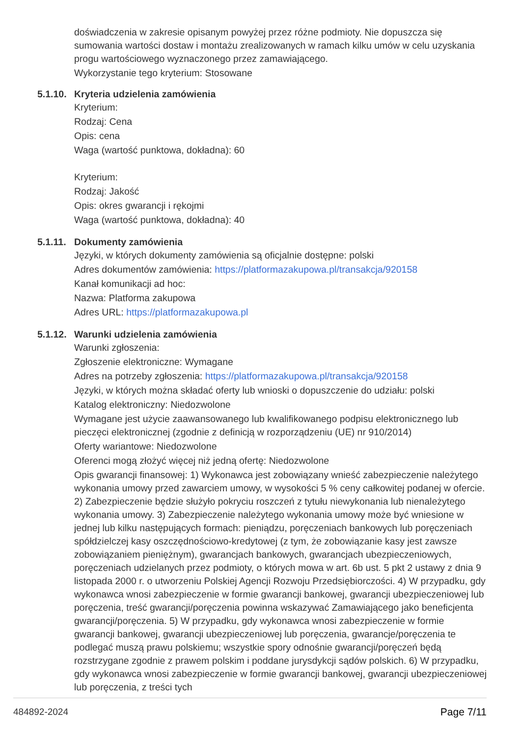doświadczenia w zakresie opisanym powyżej przez różne podmioty. Nie dopuszcza się sumowania wartości dostaw i montażu zrealizowanych w ramach kilku umów w celu uzyskania progu wartościowego wyznaczonego przez zamawiającego.
Wykorzystanie tego kryterium: Stosowane
5.1.10. Kryteria udzielenia zamówienia
Kryterium:
Rodzaj: Cena
Opis: cena
Waga (wartość punktowa, dokładna): 60
Kryterium:
Rodzaj: Jakość
Opis: okres gwarancji i rękojmi
Waga (wartość punktowa, dokładna): 40
5.1.11. Dokumenty zamówienia
Języki, w których dokumenty zamówienia są oficjalnie dostępne: polski
Adres dokumentów zamówienia: https://platformazakupowa.pl/transakcja/920158
Kanał komunikacji ad hoc:
Nazwa: Platforma zakupowa
Adres URL: https://platformazakupowa.pl
5.1.12. Warunki udzielenia zamówienia
Warunki zgłoszenia:
Zgłoszenie elektroniczne: Wymagane
Adres na potrzeby zgłoszenia: https://platformazakupowa.pl/transakcja/920158
Języki, w których można składać oferty lub wnioski o dopuszczenie do udziału: polski
Katalog elektroniczny: Niedozwolone
Wymagane jest użycie zaawansowanego lub kwalifikowanego podpisu elektronicznego lub pieczęci elektronicznej (zgodnie z definicją w rozporządzeniu (UE) nr 910/2014)
Oferty wariantowe: Niedozwolone
Oferenci mogą złożyć więcej niż jedną ofertę: Niedozwolone
Opis gwarancji finansowej: 1) Wykonawca jest zobowiązany wnieść zabezpieczenie należytego wykonania umowy przed zawarciem umowy, w wysokości 5 % ceny całkowitej podanej w ofercie. 2) Zabezpieczenie będzie służyło pokryciu roszczeń z tytułu niewykonania lub nienależytego wykonania umowy. 3) Zabezpieczenie należytego wykonania umowy może być wniesione w jednej lub kilku następujących formach: pieniądzu, poręczeniach bankowych lub poręczeniach spółdzielczej kasy oszczędnościowo-kredytowej (z tym, że zobowiązanie kasy jest zawsze zobowiązaniem pieniężnym), gwarancjach bankowych, gwarancjach ubezpieczeniowych, poręczeniach udzielanych przez podmioty, o których mowa w art. 6b ust. 5 pkt 2 ustawy z dnia 9 listopada 2000 r. o utworzeniu Polskiej Agencji Rozwoju Przedsiębiorczości. 4) W przypadku, gdy wykonawca wnosi zabezpieczenie w formie gwarancji bankowej, gwarancji ubezpieczeniowej lub poręczenia, treść gwarancji/poręczenia powinna wskazywać Zamawiającego jako beneficjenta gwarancji/poręczenia. 5) W przypadku, gdy wykonawca wnosi zabezpieczenie w formie gwarancji bankowej, gwarancji ubezpieczeniowej lub poręczenia, gwarancje/poręczenia te podlegać muszą prawu polskiemu; wszystkie spory odnośnie gwarancji/poręczeń będą rozstrzygane zgodnie z prawem polskim i poddane jurysdykcji sądów polskich. 6) W przypadku, gdy wykonawca wnosi zabezpieczenie w formie gwarancji bankowej, gwarancji ubezpieczeniowej lub poręczenia, z treści tych
484892-2024 Page 7/11